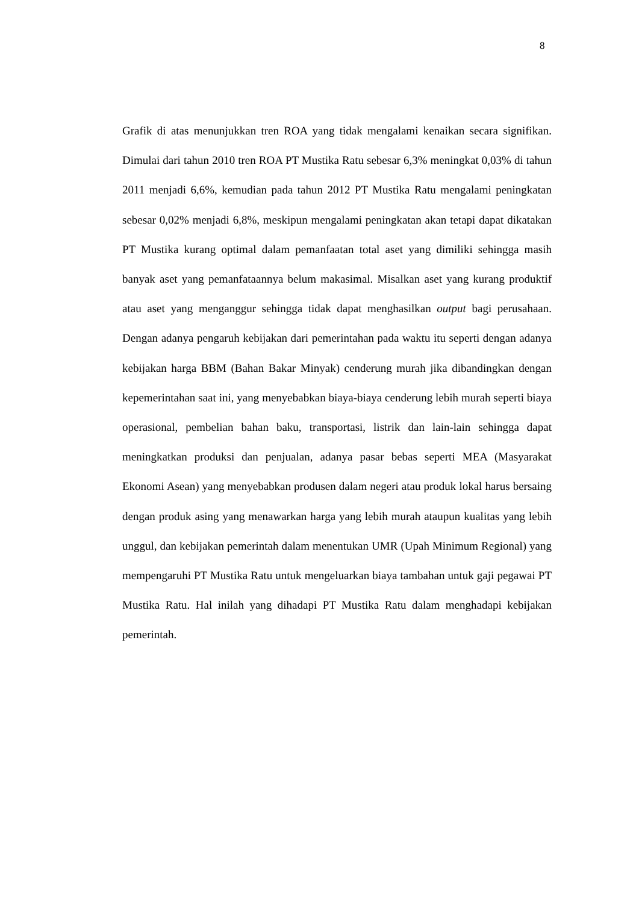8
Grafik di atas menunjukkan tren ROA yang tidak mengalami kenaikan secara signifikan. Dimulai dari tahun 2010 tren ROA PT Mustika Ratu sebesar 6,3% meningkat 0,03% di tahun 2011 menjadi 6,6%, kemudian pada tahun 2012 PT Mustika Ratu mengalami peningkatan sebesar 0,02% menjadi 6,8%, meskipun mengalami peningkatan akan tetapi dapat dikatakan PT Mustika kurang optimal dalam pemanfaatan total aset yang dimiliki sehingga masih banyak aset yang pemanfataannya belum makasimal. Misalkan aset yang kurang produktif atau aset yang menganggur sehingga tidak dapat menghasilkan output bagi perusahaan. Dengan adanya pengaruh kebijakan dari pemerintahan pada waktu itu seperti dengan adanya kebijakan harga BBM (Bahan Bakar Minyak) cenderung murah jika dibandingkan dengan kepemerintahan saat ini, yang menyebabkan biaya-biaya cenderung lebih murah seperti biaya operasional, pembelian bahan baku, transportasi, listrik dan lain-lain sehingga dapat meningkatkan produksi dan penjualan, adanya pasar bebas seperti MEA (Masyarakat Ekonomi Asean) yang menyebabkan produsen dalam negeri atau produk lokal harus bersaing dengan produk asing yang menawarkan harga yang lebih murah ataupun kualitas yang lebih unggul, dan kebijakan pemerintah dalam menentukan UMR (Upah Minimum Regional) yang mempengaruhi PT Mustika Ratu untuk mengeluarkan biaya tambahan untuk gaji pegawai PT Mustika Ratu. Hal inilah yang dihadapi PT Mustika Ratu dalam menghadapi kebijakan pemerintah.